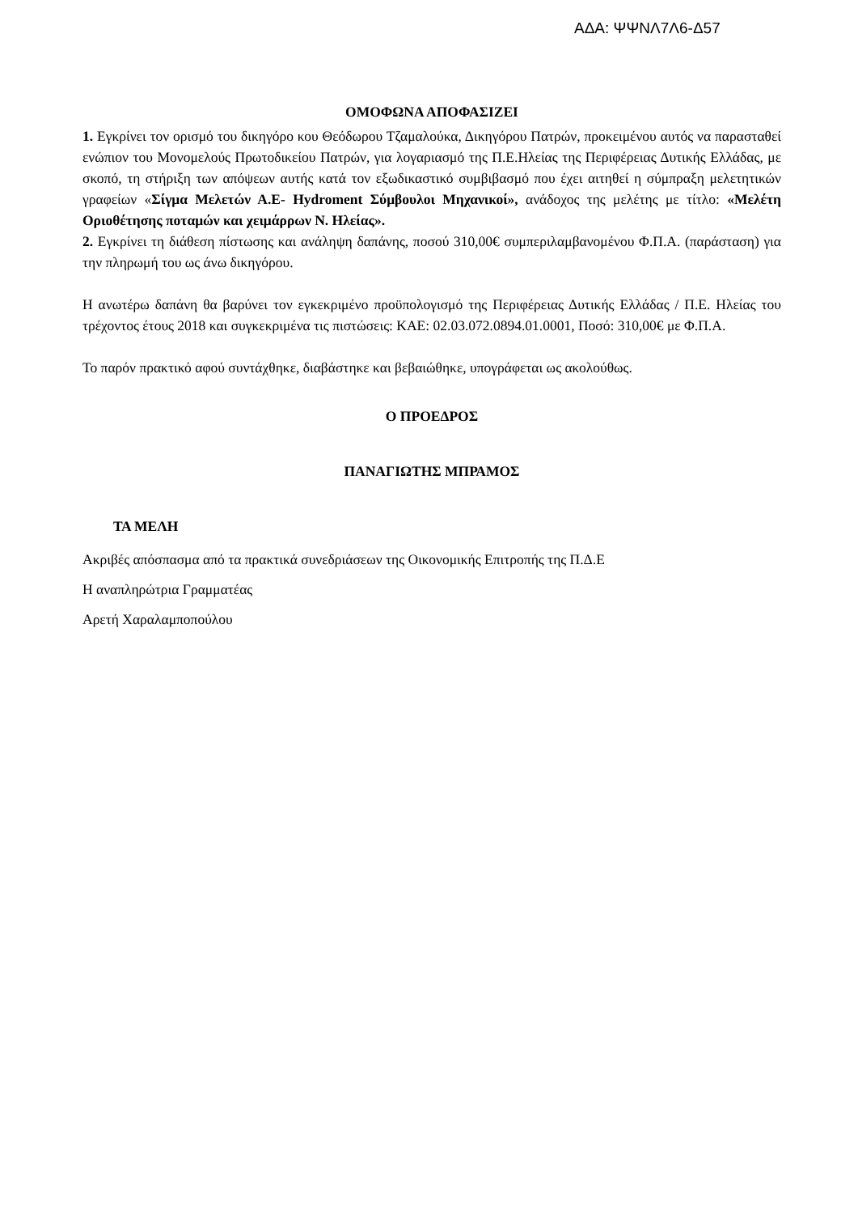ΑΔΑ: ΨΨΝΛ7Λ6-Δ57
ΟΜΟΦΩΝΑ ΑΠΟΦΑΣΙΖΕΙ
1. Εγκρίνει τον ορισμό του δικηγόρο κου Θεόδωρου Τζαμαλούκα, Δικηγόρου Πατρών, προκειμένου αυτός να παρασταθεί ενώπιον του Μονομελούς Πρωτοδικείου Πατρών, για λογαριασμό της Π.Ε.Ηλείας της Περιφέρειας Δυτικής Ελλάδας, με σκοπό, τη στήριξη των απόψεων αυτής κατά τον εξωδικαστικό συμβιβασμό που έχει αιτηθεί η σύμπραξη μελετητικών γραφείων «Σίγμα Μελετών Α.Ε- Hydroment Σύμβουλοι Μηχανικοί», ανάδοχος της μελέτης με τίτλο: «Μελέτη Οριοθέτησης ποταμών και χειμάρρων Ν. Ηλείας».
2. Εγκρίνει τη διάθεση πίστωσης και ανάληψη δαπάνης, ποσού 310,00€ συμπεριλαμβανομένου Φ.Π.Α. (παράσταση) για την πληρωμή του ως άνω δικηγόρου.
Η ανωτέρω δαπάνη θα βαρύνει τον εγκεκριμένο προϋπολογισμό της Περιφέρειας Δυτικής Ελλάδας / Π.Ε. Ηλείας του τρέχοντος έτους 2018 και συγκεκριμένα τις πιστώσεις: ΚΑΕ: 02.03.072.0894.01.0001, Ποσό: 310,00€ με Φ.Π.Α.
Το παρόν πρακτικό αφού συντάχθηκε, διαβάστηκε και βεβαιώθηκε, υπογράφεται ως ακολούθως.
Ο ΠΡΟΕΔΡΟΣ
ΠΑΝΑΓΙΩΤΗΣ ΜΠΡΑΜΟΣ
ΤΑ ΜΕΛΗ
Ακριβές απόσπασμα από τα πρακτικά συνεδριάσεων της Οικονομικής Επιτροπής της Π.Δ.Ε
Η αναπληρώτρια Γραμματέας
Αρετή Χαραλαμποπούλου